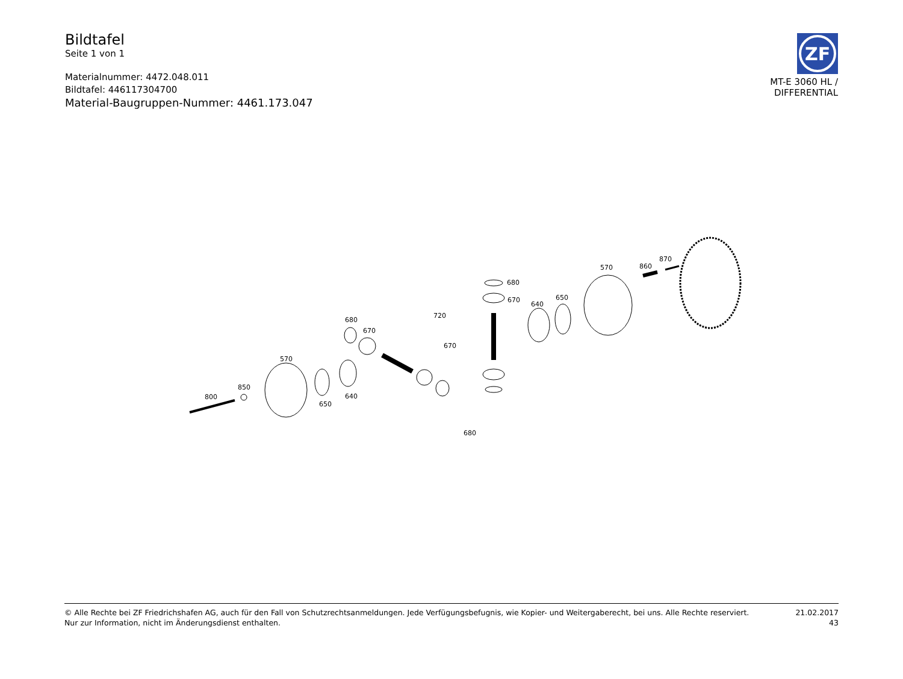Bildtafel
Seite 1 von 1
Materialnummer: 4472.048.011
Bildtafel: 446117304700
Material-Baugruppen-Nummer: 4461.173.047
ZF
MT-E 3060 HL /
DIFFERENTIAL
800
850
570
650
640
680
670
720
670
680
680
670
640
650
570
860
870
© Alle Rechte bei ZF Friedrichshafen AG, auch für den Fall von Schutzrechtsanmeldungen. Jede Verfügungsbefugnis, wie Kopier- und Weitergaberecht, bei uns. Alle Rechte reserviert.
Nur zur Information, nicht im Änderungsdienst enthalten.
21.02.2017
43